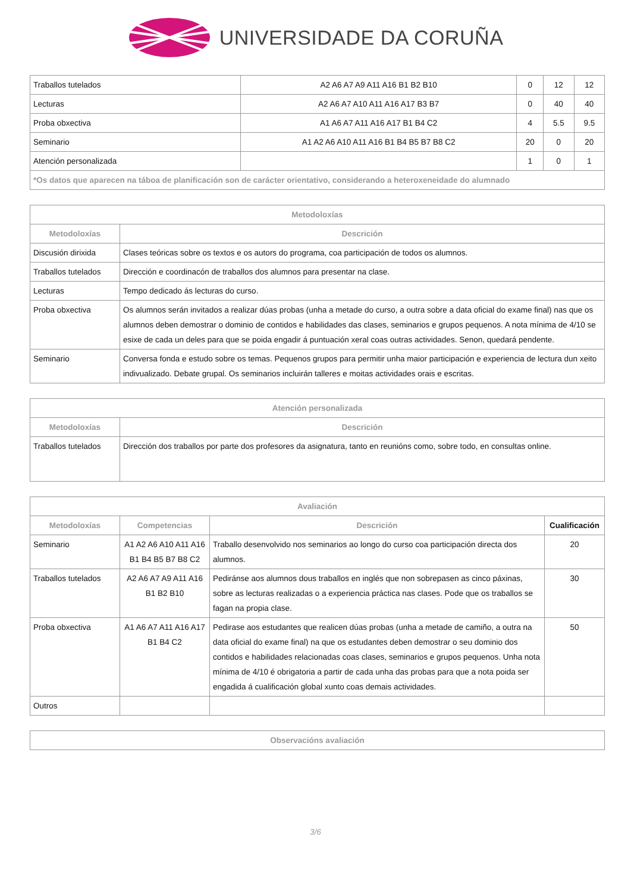UNIVERSIDADE DA CORUÑA
| Traballos tutelados | A2 A6 A7 A9 A11 A16 B1 B2 B10 | 0 | 12 | 12 |
| Lecturas | A2 A6 A7 A10 A11 A16 A17 B3 B7 | 0 | 40 | 40 |
| Proba obxectiva | A1 A6 A7 A11 A16 A17 B1 B4 C2 | 4 | 5.5 | 9.5 |
| Seminario | A1 A2 A6 A10 A11 A16 B1 B4 B5 B7 B8 C2 | 20 | 0 | 20 |
| Atención personalizada | | 1 | 0 | 1 |
| *Os datos que aparecen na táboa de planificación son de carácter orientativo, considerando a heteroxeneidade do alumnado | | | | |
| Metodoloxías | |
| --- | --- |
| Metodoloxías | Descrición |
| Discusión dirixida | Clases teóricas sobre os textos e os autors do programa, coa participación de todos os alumnos. |
| Traballos tutelados | Dirección e coordinacón de traballos dos alumnos para presentar na clase. |
| Lecturas | Tempo dedicado ás lecturas do curso. |
| Proba obxectiva | Os alumnos serán invitados a realizar dúas probas (unha a metade do curso, a outra sobre a data oficial do exame final) nas que os alumnos deben demostrar o dominio de contidos e habilidades das clases, seminarios e grupos pequenos. A nota mínima de 4/10 se esixe de cada un deles para que se poida engadir á puntuación xeral coas outras actividades. Senon, quedará pendente. |
| Seminario | Conversa fonda e estudo sobre os temas. Pequenos grupos para permitir unha maior participación e experiencia de lectura dun xeito indivualizado. Debate grupal. Os seminarios incluirán talleres e moitas actividades orais e escritas. |
| Atención personalizada | |
| --- | --- |
| Metodoloxías | Descrición |
| Traballos tutelados | Dirección dos traballos por parte dos profesores da asignatura, tanto en reunións como, sobre todo, en consultas online. |
| Avaliación | | | |
| --- | --- | --- | --- |
| Metodoloxías | Competencias | Descrición | Cualificación |
| Seminario | A1 A2 A6 A10 A11 A16 B1 B4 B5 B7 B8 C2 | Traballo desenvolvido nos seminarios ao longo do curso coa participación directa dos alumnos. | 20 |
| Traballos tutelados | A2 A6 A7 A9 A11 A16 B1 B2 B10 | Pediránse aos alumnos dous traballos en inglés que non sobrepasen as cinco páxinas, sobre as lecturas realizadas o a experiencia práctica nas clases. Pode que os traballos se fagan na propia clase. | 30 |
| Proba obxectiva | A1 A6 A7 A11 A16 A17 B1 B4 C2 | Pedirase aos estudantes que realicen dúas probas (unha a metade de camiño, a outra na data oficial do exame final) na que os estudantes deben demostrar o seu dominio dos contidos e habilidades relacionadas coas clases, seminarios e grupos pequenos. Unha nota mínima de 4/10 é obrigatoria a partir de cada unha das probas para que a nota poida ser engadida á cualificación global xunto coas demais actividades. | 50 |
| Outros | | | |
| Observacións avaliación |
| --- |
3/6